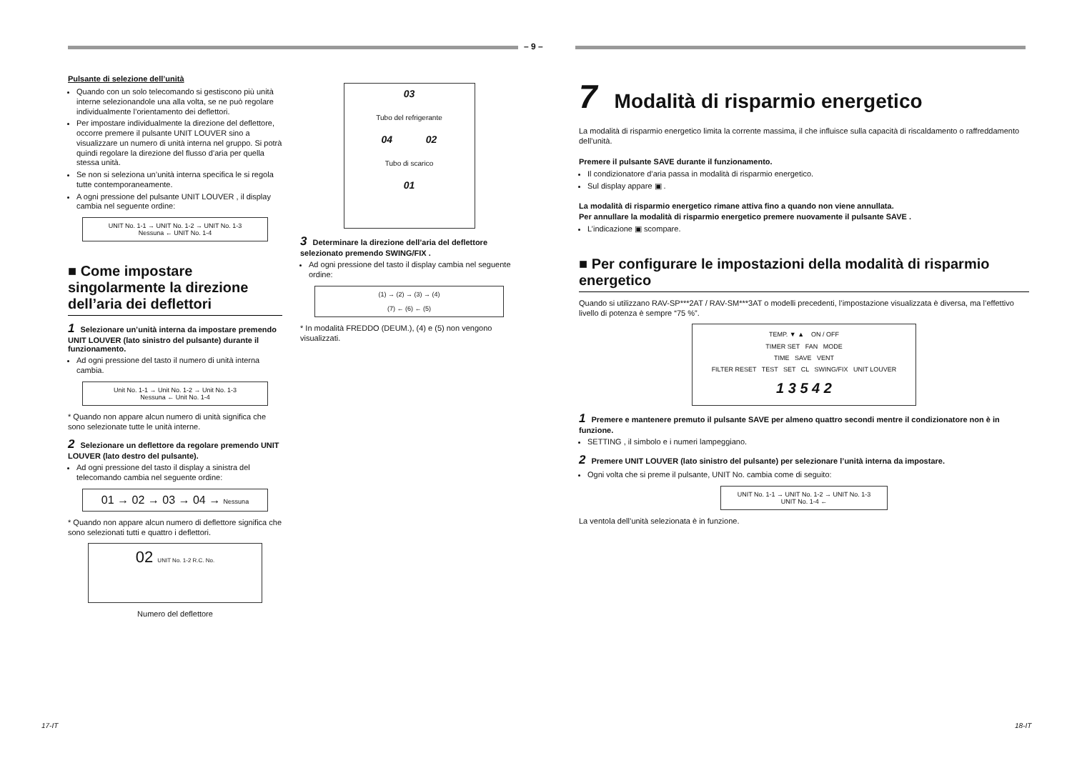– 9 –
Pulsante di selezione dell’unità
Quando con un solo telecomando si gestiscono più unità interne selezionandole una alla volta, se ne può regolare individualmente l’orientamento dei deflettori.
Per impostare individualmente la direzione del deflettore, occorre premere il pulsante UNIT LOUVER sino a visualizzare un numero di unità interna nel gruppo. Si potrà quindi regolare la direzione del flusso d’aria per quella stessa unità.
Se non si seleziona un’unità interna specifica le si regola tutte contemporaneamente.
A ogni pressione del pulsante UNIT LOUVER , il display cambia nel seguente ordine:
UNIT No. 1-1 → UNIT No. 1-2 → UNIT No. 1-3
Nessuna ← UNIT No. 1-4
■ Come impostare singolarmente la direzione dell’aria dei deflettori
1 Selezionare un’unità interna da impostare premendo UNIT LOUVER (lato sinistro del pulsante) durante il funzionamento.
Ad ogni pressione del tasto il numero di unità interna cambia.
Unit No. 1-1 → Unit No. 1-2 → Unit No. 1-3
Nessuna ← Unit No. 1-4
* Quando non appare alcun numero di unità significa che sono selezionate tutte le unità interne.
2 Selezionare un deflettore da regolare premendo UNIT LOUVER (lato destro del pulsante).
Ad ogni pressione del tasto il display a sinistra del telecomando cambia nel seguente ordine:
01 → 02 → 03 → 04 → Nessuna
* Quando non appare alcun numero di deflettore significa che sono selezionati tutti e quattro i deflettori.
02 UNIT No. 1-2 R.C. No.
Numero del deflettore
03
Tubo del refrigerante
04 02
Tubo di scarico
01
3 Determinare la direzione dell’aria del deflettore selezionato premendo SWING/FIX .
Ad ogni pressione del tasto il display cambia nel seguente ordine:
(1) → (2) → (3) → (4)
(7) ← (6) ← (5)
* In modalità FREDDO (DEUM.), (4) e (5) non vengono visualizzati.
7 Modalità di risparmio energetico
La modalità di risparmio energetico limita la corrente massima, il che influisce sulla capacità di riscaldamento o raffreddamento dell’unità.
Premere il pulsante SAVE durante il funzionamento.
Il condizionatore d’aria passa in modalità di risparmio energetico.
Sul display appare ▣ .
La modalità di risparmio energetico rimane attiva fino a quando non viene annullata.
Per annullare la modalità di risparmio energetico premere nuovamente il pulsante SAVE .
L’indicazione ▣ scompare.
■ Per configurare le impostazioni della modalità di risparmio energetico
Quando si utilizzano RAV-SP***2AT / RAV-SM***3AT o modelli precedenti, l’impostazione visualizzata è diversa, ma l’effettivo livello di potenza è sempre “75 %”.
TEMP. ▼ ▲ ON / OFF
TIMER SET FAN MODE
TIME SAVE VENT
FILTER RESET TEST SET CL SWING/FIX UNIT LOUVER
1 3 5 4 2
1 Premere e mantenere premuto il pulsante SAVE per almeno quattro secondi mentre il condizionatore non è in funzione.
SETTING , il simbolo e i numeri lampeggiano.
2 Premere UNIT LOUVER (lato sinistro del pulsante) per selezionare l’unità interna da impostare.
Ogni volta che si preme il pulsante, UNIT No. cambia come di seguito:
UNIT No. 1-1 → UNIT No. 1-2 → UNIT No. 1-3
UNIT No. 1-4 ←
La ventola dell’unità selezionata è in funzione.
17-IT 18-IT